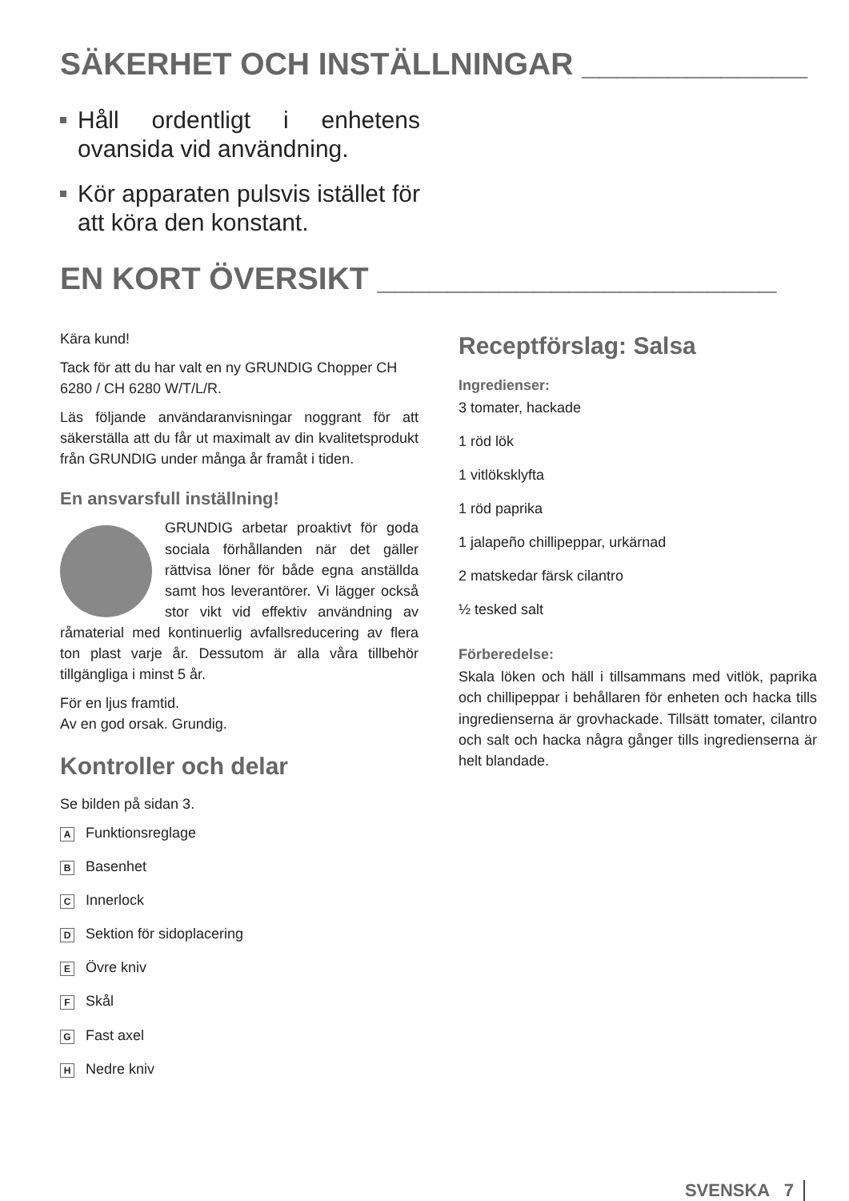SÄKERHET OCH INSTÄLLNINGAR _____________
Håll ordentligt i enhetens ovansida vid användning.
Kör apparaten pulsvis istället för att köra den konstant.
EN KORT ÖVERSIKT _______________________
Kära kund!
Tack för att du har valt en ny GRUNDIG Chopper CH 6280 / CH 6280 W/T/L/R.
Läs följande användaranvisningar noggrant för att säkerställa att du får ut maximalt av din kvalitetsprodukt från GRUNDIG under många år framåt i tiden.
En ansvarsfull inställning!
GRUNDIG arbetar proaktivt för goda sociala förhållanden när det gäller rättvisa löner för både egna anställda samt hos leverantörer. Vi lägger också stor vikt vid effektiv användning av råmaterial med kontinuerlig avfallsreducering av flera ton plast varje år. Dessutom är alla våra tillbehör tillgängliga i minst 5 år.
För en ljus framtid.
Av en god orsak. Grundig.
Kontroller och delar
Se bilden på sidan 3.
A Funktionsreglage
B Basenhet
C Innerlock
D Sektion för sidoplacering
E Övre kniv
F Skål
G Fast axel
H Nedre kniv
Receptförslag: Salsa
Ingredienser:
3 tomater, hackade
1 röd lök
1 vitlöksklyfta
1 röd paprika
1 jalapeño chillipeppar, urkärnad
2 matskedar färsk cilantro
½ tesked salt
Förberedelse:
Skala löken och häll i tillsammans med vitlök, paprika och chillipeppar i behållaren för enheten och hacka tills ingredienserna är grovhackade. Tillsätt tomater, cilantro och salt och hacka några gånger tills ingredienserna är helt blandade.
SVENSKA 7